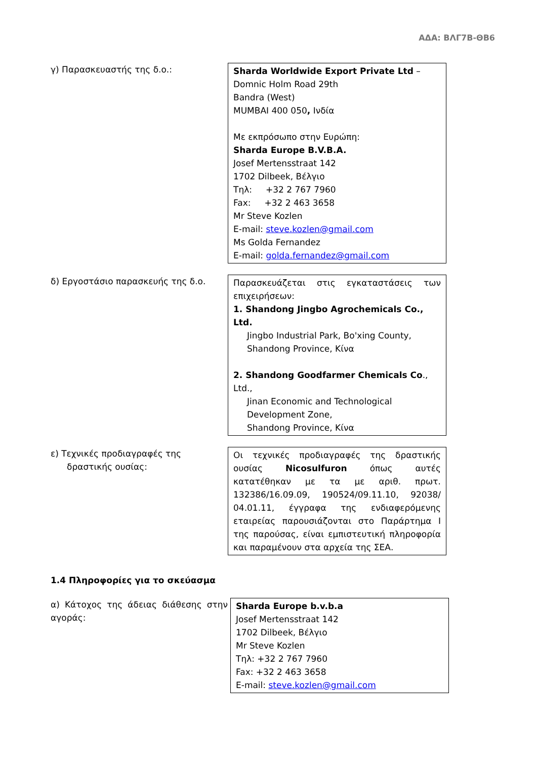ΑΔΑ: ΒΛΓ7Β-ΘΒ6
γ) Παρασκευαστής της δ.ο.: Sharda Worldwide Export Private Ltd –
Domnic Holm Road 29th
Bandra (West)
MUMBAI 400 050, Ινδία
Με εκπρόσωπο στην Ευρώπη:
Sharda Europe B.V.B.A.
Josef Mertensstraat 142
1702 Dilbeek, Βέλγιο
Τηλ: +32 2 767 7960
Fax: +32 2 463 3658
Mr Steve Kozlen
E-mail: steve.kozlen@gmail.com
Ms Golda Fernandez
E-mail: golda.fernandez@gmail.com
δ) Εργοστάσιο παρασκευής της δ.ο. Παρασκευάζεται στις εγκαταστάσεις των επιχειρήσεων:
1. Shandong Jingbo Agrochemicals Co., Ltd.
Jingbo Industrial Park, Bo'xing County,
Shandong Province, Κίνα
2. Shandong Goodfarmer Chemicals Co., Ltd.,
Jinan Economic and Technological Development Zone,
Shandong Province, Κίνα
ε) Τεχνικές προδιαγραφές της
δραστικής ουσίας:
Οι τεχνικές προδιαγραφές της δραστικής ουσίας Nicosulfuron όπως αυτές κατατέθηκαν με τα με αριθ. πρωτ. 132386/16.09.09, 190524/09.11.10, 92038/ 04.01.11, έγγραφα της ενδιαφερόμενης εταιρείας παρουσιάζονται στο Παράρτημα Ι της παρούσας, είναι εμπιστευτική πληροφορία και παραμένουν στα αρχεία της ΣΕΑ.
1.4 Πληροφορίες για το σκεύασμα
α) Κάτοχος της άδειας διάθεσης στην αγοράς:
Sharda Europe b.v.b.a
Josef Mertensstraat 142
1702 Dilbeek, Βέλγιο
Mr Steve Kozlen
Τηλ: +32 2 767 7960
Fax: +32 2 463 3658
E-mail: steve.kozlen@gmail.com